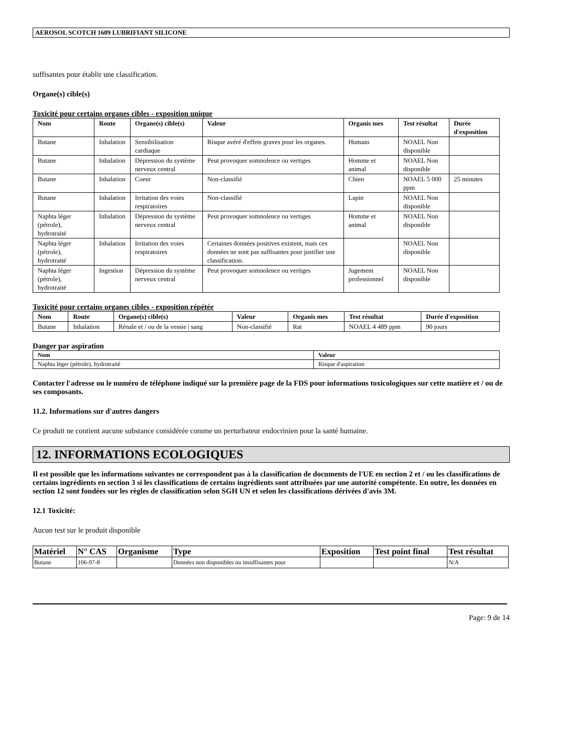AEROSOL SCOTCH 1609 LUBRIFIANT SILICONE
suffisantes pour établir une classification.
Organe(s) cible(s)
Toxicité pour certains organes cibles - exposition unique
| Nom | Route | Organe(s) cible(s) | Valeur | Organis mes | Test résultat | Durée d'exposition |
| --- | --- | --- | --- | --- | --- | --- |
| Butane | Inhalation | Sensibilisation cardiaque | Risque avéré d'effets graves pour les organes. | Humain | NOAEL Non disponible | |
| Butane | Inhalation | Dépression du système nerveux central | Peut provoquer somnolence ou vertiges | Homme et animal | NOAEL Non disponible | |
| Butane | Inhalation | Coeur | Non-classifié | Chien | NOAEL 5 000 ppm | 25 minutes |
| Butane | Inhalation | Irritation des voies respiratoires | Non-classifié | Lapin | NOAEL Non disponible | |
| Naphta léger (pétrole), hydrotraité | Inhalation | Dépression du système nerveux central | Peut provoquer somnolence ou vertiges | Homme et animal | NOAEL Non disponible | |
| Naphta léger (pétrole), hydrotraité | Inhalation | Irritation des voies respiratoires | Certaines données positives existent, mais ces données ne sont pas suffisantes pour justifier une classification. | | NOAEL Non disponible | |
| Naphta léger (pétrole), hydrotraité | Ingestion | Dépression du système nerveux central | Peut provoquer somnolence ou vertiges | Jugement professionnel | NOAEL Non disponible | |
Toxicité pour certains organes cibles - exposition répétée
| Nom | Route | Organe(s) cible(s) | Valeur | Organis mes | Test résultat | Durée d'exposition |
| --- | --- | --- | --- | --- | --- | --- |
| Butane | Inhalation | Rénale et / ou de la vessie / sang | Non-classifié | Rat | NOAEL 4 489 ppm | 90 jours |
Danger par aspiration
| Nom | Valeur |
| --- | --- |
| Naphta léger (pétrole), hydrotraité | Risque d'aspiration |
Contacter l'adresse ou le numéro de téléphone indiqué sur la première page de la FDS pour informations toxicologiques sur cette matière et / ou de ses composants.
11.2. Informations sur d'autres dangers
Ce produit ne contient aucune substance considérée comme un perturbateur endocrinien pour la santé humaine.
12. INFORMATIONS ECOLOGIQUES
Il est possible que les informations suivantes ne correspondent pas à la classification de documents de l'UE en section 2 et / ou les classifications de certains ingrédients en section 3 si les classifications de certains ingrédients sont attribuées par une autorité compétente. En outre, les données en section 12 sont fondées sur les règles de classification selon SGH UN et selon les classifications dérivées d'avis 3M.
12.1 Toxicité:
Aucun test sur le produit disponible
| Matériel | N° CAS | Organisme | Type | Exposition | Test point final | Test résultat |
| --- | --- | --- | --- | --- | --- | --- |
| Butane | 106-97-8 | | Données non disponibles ou insuffisantes pour | | | N/A |
Page: 9 de 14